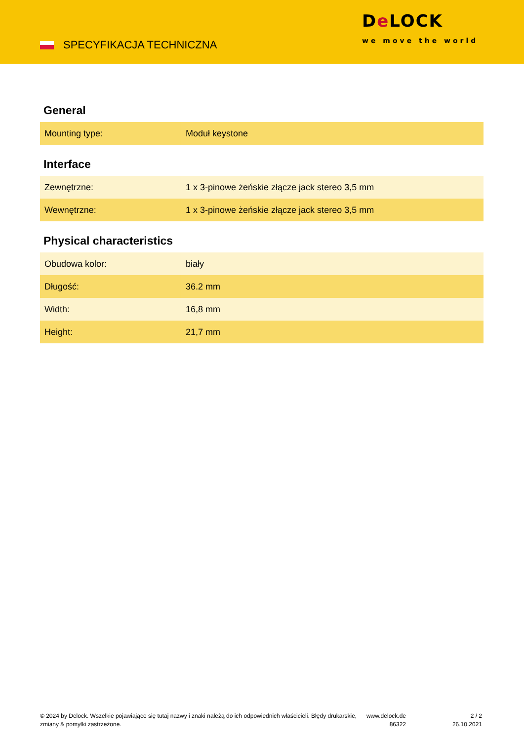SPECYFIKACJA TECHNICZNA
De LOCK
we move the world
General
| Mounting type: | Moduł keystone |
Interface
| Zewnętrzne: | 1 x 3-pinowe żeńskie złącze jack stereo 3,5 mm |
| Wewnętrzne: | 1 x 3-pinowe żeńskie złącze jack stereo 3,5 mm |
Physical characteristics
| Obudowa kolor: | biały |
| Długość: | 36.2 mm |
| Width: | 16,8 mm |
| Height: | 21,7 mm |
© 2024 by Delock. Wszelkie pojawiające się tutaj nazwy i znaki należą do ich odpowiednich właścicieli. Błędy drukarskie, zmiany & pomyłki zastrzeżone.
www.delock.de
86322
2 / 2
26.10.2021